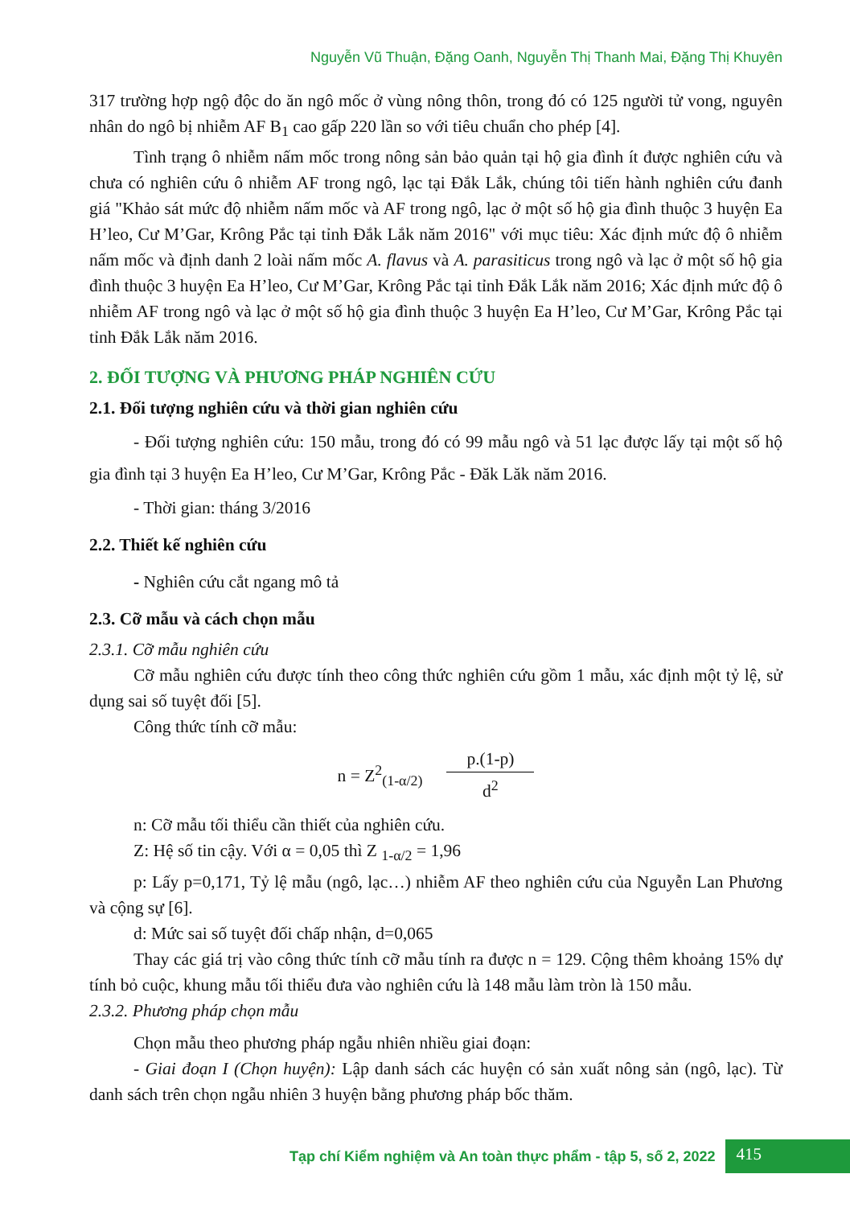Nguyễn Vũ Thuận, Đặng Oanh, Nguyễn Thị Thanh Mai, Đặng Thị Khuyên
317 trường hợp ngộ độc do ăn ngô mốc ở vùng nông thôn, trong đó có 125 người tử vong, nguyên nhân do ngô bị nhiễm AF B<sub>1</sub> cao gấp 220 lần so với tiêu chuẩn cho phép [4].
Tình trạng ô nhiễm nấm mốc trong nông sản bảo quản tại hộ gia đình ít được nghiên cứu và chưa có nghiên cứu ô nhiễm AF trong ngô, lạc tại Đắk Lắk, chúng tôi tiến hành nghiên cứu đanh giá "Khảo sát mức độ nhiễm nấm mốc và AF trong ngô, lạc ở một số hộ gia đình thuộc 3 huyện Ea H’leo, Cư M’Gar, Krông Pắc tại tỉnh Đắk Lắk năm 2016" với mục tiêu: Xác định mức độ ô nhiễm nấm mốc và định danh 2 loài nấm mốc A. flavus và A. parasiticus trong ngô và lạc ở một số hộ gia đình thuộc 3 huyện Ea H’leo, Cư M’Gar, Krông Pắc tại tỉnh Đắk Lắk năm 2016; Xác định mức độ ô nhiễm AF trong ngô và lạc ở một số hộ gia đình thuộc 3 huyện Ea H’leo, Cư M’Gar, Krông Pắc tại tỉnh Đắk Lắk năm 2016.
2. ĐỐI TƯỢNG VÀ PHƯƠNG PHÁP NGHIÊN CỨU
2.1. Đối tượng nghiên cứu và thời gian nghiên cứu
- Đối tượng nghiên cứu: 150 mẫu, trong đó có 99 mẫu ngô và 51 lạc được lấy tại một số hộ gia đình tại 3 huyện Ea H’leo, Cư M’Gar, Krông Pắc - Đăk Lăk năm 2016.
- Thời gian: tháng 3/2016
2.2. Thiết kế nghiên cứu
- Nghiên cứu cắt ngang mô tả
2.3. Cỡ mẫu và cách chọn mẫu
2.3.1. Cỡ mẫu nghiên cứu
Cỡ mẫu nghiên cứu được tính theo công thức nghiên cứu gồm 1 mẫu, xác định một tỷ lệ, sử dụng sai số tuyệt đối [5].
Công thức tính cỡ mẫu:
n = Z<sup>2</sup><sub>(1-α/2)</sub> p.(1-p) d<sup>2</sup>
n: Cỡ mẫu tối thiểu cần thiết của nghiên cứu.
Z: Hệ số tin cậy. Với α = 0,05 thì Z <sub>1-α/2</sub> = 1,96
p: Lấy p=0,171, Tỷ lệ mẫu (ngô, lạc…) nhiễm AF theo nghiên cứu của Nguyễn Lan Phương và cộng sự [6].
d: Mức sai số tuyệt đối chấp nhận, d=0,065
Thay các giá trị vào công thức tính cỡ mẫu tính ra được n = 129. Cộng thêm khoảng 15% dự tính bỏ cuộc, khung mẫu tối thiểu đưa vào nghiên cứu là 148 mẫu làm tròn là 150 mẫu.
2.3.2. Phương pháp chọn mẫu
Chọn mẫu theo phương pháp ngẫu nhiên nhiều giai đoạn:
- Giai đoạn I (Chọn huyện): Lập danh sách các huyện có sản xuất nông sản (ngô, lạc). Từ danh sách trên chọn ngẫu nhiên 3 huyện bằng phương pháp bốc thăm.
Tạp chí Kiểm nghiệm và An toàn thực phẩm - tập 5, số 2, 2022 415